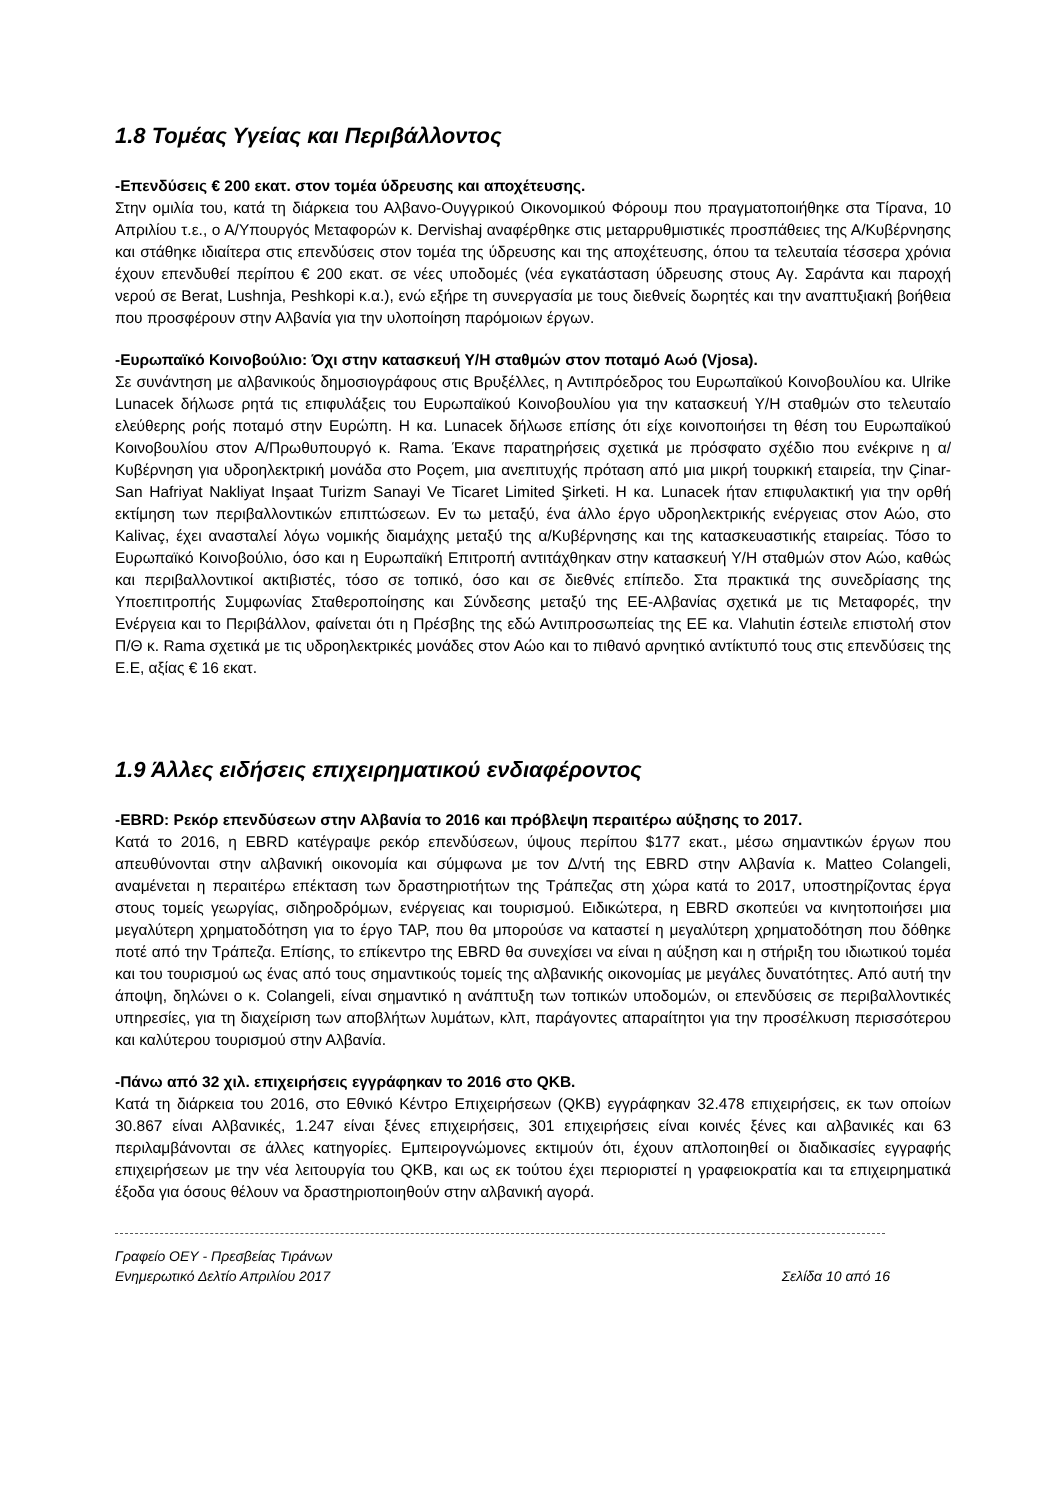1.8 Τομέας Υγείας και Περιβάλλοντος
-Επενδύσεις € 200 εκατ. στον τομέα ύδρευσης και αποχέτευσης.
Στην ομιλία του, κατά τη διάρκεια του Αλβανο-Ουγγρικού Οικονομικού Φόρουμ που πραγματοποιήθηκε στα Τίρανα, 10 Απριλίου τ.ε., ο Α/Υπουργός Μεταφορών κ. Dervishaj αναφέρθηκε στις μεταρρυθμιστικές προσπάθειες της Α/Κυβέρνησης και στάθηκε ιδιαίτερα στις επενδύσεις στον τομέα της ύδρευσης και της αποχέτευσης, όπου τα τελευταία τέσσερα χρόνια έχουν επενδυθεί περίπου € 200 εκατ. σε νέες υποδομές (νέα εγκατάσταση ύδρευσης στους Αγ. Σαράντα και παροχή νερού σε Berat, Lushnja, Peshkopi κ.α.), ενώ εξήρε τη συνεργασία με τους διεθνείς δωρητές και την αναπτυξιακή βοήθεια που προσφέρουν στην Αλβανία για την υλοποίηση παρόμοιων έργων.
-Ευρωπαϊκό Κοινοβούλιο: Όχι στην κατασκευή Υ/Η σταθμών στον ποταμό Αωό (Vjosa).
Σε συνάντηση με αλβανικούς δημοσιογράφους στις Βρυξέλλες, η Αντιπρόεδρος του Ευρωπαϊκού Κοινοβουλίου κα. Ulrike Lunacek δήλωσε ρητά τις επιφυλάξεις του Ευρωπαϊκού Κοινοβουλίου για την κατασκευή Υ/Η σταθμών στο τελευταίο ελεύθερης ροής ποταμό στην Ευρώπη. Η κα. Lunacek δήλωσε επίσης ότι είχε κοινοποιήσει τη θέση του Ευρωπαϊκού Κοινοβουλίου στον Α/Πρωθυπουργό κ. Rama. Έκανε παρατηρήσεις σχετικά με πρόσφατο σχέδιο που ενέκρινε η α/Κυβέρνηση για υδροηλεκτρική μονάδα στο Poçem, μια ανεπιτυχής πρόταση από μια μικρή τουρκική εταιρεία, την Çinar-San Hafriyat Nakliyat Inşaat Turizm Sanayi Ve Ticaret Limited Şirketi. Η κα. Lunacek ήταν επιφυλακτική για την ορθή εκτίμηση των περιβαλλοντικών επιπτώσεων. Εν τω μεταξύ, ένα άλλο έργο υδροηλεκτρικής ενέργειας στον Αώο, στο Kalivaç, έχει ανασταλεί λόγω νομικής διαμάχης μεταξύ της α/Κυβέρνησης και της κατασκευαστικής εταιρείας. Τόσο το Ευρωπαϊκό Κοινοβούλιο, όσο και η Ευρωπαϊκή Επιτροπή αντιτάχθηκαν στην κατασκευή Υ/Η σταθμών στον Αώο, καθώς και περιβαλλοντικοί ακτιβιστές, τόσο σε τοπικό, όσο και σε διεθνές επίπεδο. Στα πρακτικά της συνεδρίασης της Υποεπιτροπής Συμφωνίας Σταθεροποίησης και Σύνδεσης μεταξύ της ΕΕ-Αλβανίας σχετικά με τις Μεταφορές, την Ενέργεια και το Περιβάλλον, φαίνεται ότι η Πρέσβης της εδώ Αντιπροσωπείας της ΕΕ κα. Vlahutin έστειλε επιστολή στον Π/Θ κ. Rama σχετικά με τις υδροηλεκτρικές μονάδες στον Αώο και το πιθανό αρνητικό αντίκτυπό τους στις επενδύσεις της Ε.Ε, αξίας € 16 εκατ.
1.9 Άλλες ειδήσεις επιχειρηματικού ενδιαφέροντος
-EBRD: Ρεκόρ επενδύσεων στην Αλβανία το 2016 και πρόβλεψη περαιτέρω αύξησης το 2017.
Κατά το 2016, η EBRD κατέγραψε ρεκόρ επενδύσεων, ύψους περίπου $177 εκατ., μέσω σημαντικών έργων που απευθύνονται στην αλβανική οικονομία και σύμφωνα με τον Δ/ντή της EBRD στην Αλβανία κ. Matteo Colangeli, αναμένεται η περαιτέρω επέκταση των δραστηριοτήτων της Τράπεζας στη χώρα κατά το 2017, υποστηρίζοντας έργα στους τομείς γεωργίας, σιδηροδρόμων, ενέργειας και τουρισμού. Ειδικώτερα, η EBRD σκοπεύει να κινητοποιήσει μια μεγαλύτερη χρηματοδότηση για το έργο TAP, που θα μπορούσε να καταστεί η μεγαλύτερη χρηματοδότηση που δόθηκε ποτέ από την Τράπεζα. Επίσης, το επίκεντρο της EBRD θα συνεχίσει να είναι η αύξηση και η στήριξη του ιδιωτικού τομέα και του τουρισμού ως ένας από τους σημαντικούς τομείς της αλβανικής οικονομίας με μεγάλες δυνατότητες. Από αυτή την άποψη, δηλώνει ο κ. Colangeli, είναι σημαντικό η ανάπτυξη των τοπικών υποδομών, οι επενδύσεις σε περιβαλλοντικές υπηρεσίες, για τη διαχείριση των αποβλήτων λυμάτων, κλπ, παράγοντες απαραίτητοι για την προσέλκυση περισσότερου και καλύτερου τουρισμού στην Αλβανία.
-Πάνω από 32 χιλ. επιχειρήσεις εγγράφηκαν το 2016 στο QKB.
Κατά τη διάρκεια του 2016, στο Εθνικό Κέντρο Επιχειρήσεων (QKB) εγγράφηκαν 32.478 επιχειρήσεις, εκ των οποίων 30.867 είναι Αλβανικές, 1.247 είναι ξένες επιχειρήσεις, 301 επιχειρήσεις είναι κοινές ξένες και αλβανικές και 63 περιλαμβάνονται σε άλλες κατηγορίες. Εμπειρογνώμονες εκτιμούν ότι, έχουν απλοποιηθεί οι διαδικασίες εγγραφής επιχειρήσεων με την νέα λειτουργία του QKB, και ως εκ τούτου έχει περιοριστεί η γραφειοκρατία και τα επιχειρηματικά έξοδα για όσους θέλουν να δραστηριοποιηθούν στην αλβανική αγορά.
Γραφείο ΟΕΥ - Πρεσβείας Τιράνων
Ενημερωτικό Δελτίο Απριλίου 2017 Σελίδα 10 από 16